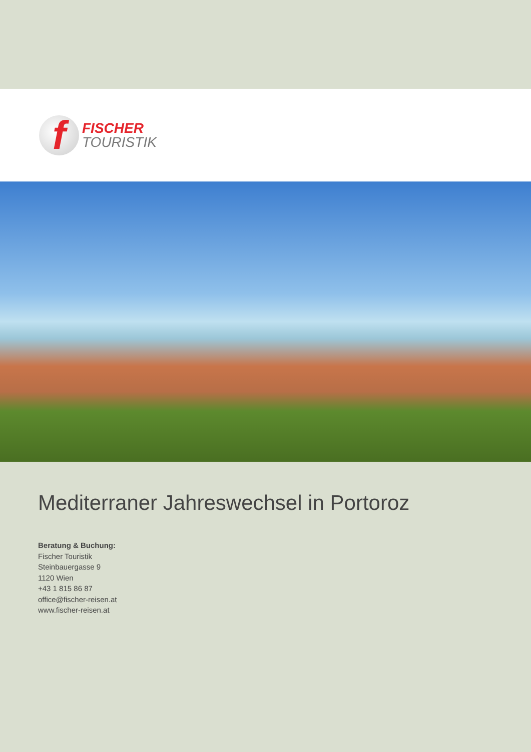f
FISCHER
TOURISTIK
Mediterraner Jahreswechsel in Portoroz
Beratung & Buchung:
Fischer Touristik
Steinbauergasse 9
1120 Wien
+43 1 815 86 87
office@fischer-reisen.at
www.fischer-reisen.at